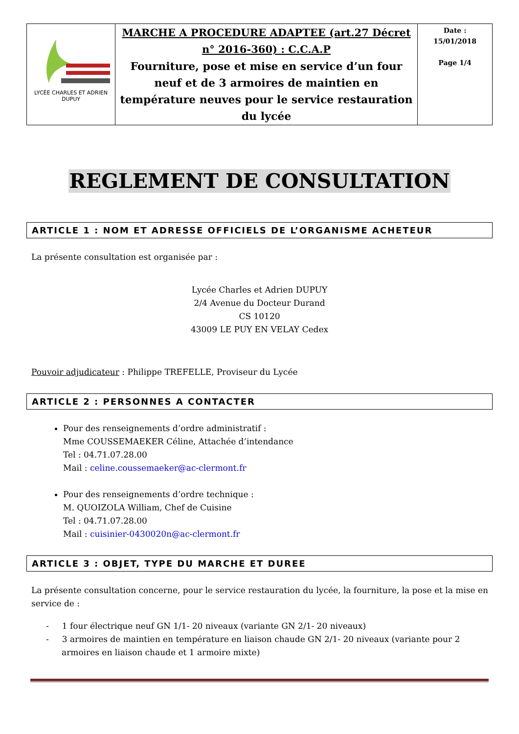| LYCÉE CHARLES ET ADRIEN DUPUY | MARCHE A PROCEDURE ADAPTEE (art.27 Décret n° 2016-360) : C.C.A.P Fourniture, pose et mise en service d’un four neuf et de 3 armoires de maintien en température neuves pour le service restauration du lycée | Date : 15/01/2018 Page 1/4 |
REGLEMENT DE CONSULTATION
ARTICLE 1 : NOM ET ADRESSE OFFICIELS DE L’ORGANISME ACHETEUR
La présente consultation est organisée par :
Lycée Charles et Adrien DUPUY
2/4 Avenue du Docteur Durand
CS 10120
43009 LE PUY EN VELAY Cedex
Pouvoir adjudicateur : Philippe TREFELLE, Proviseur du Lycée
ARTICLE 2 : PERSONNES A CONTACTER
Pour des renseignements d’ordre administratif :
Mme COUSSEMAEKER Céline, Attachée d’intendance
Tel : 04.71.07.28.00
Mail : celine.coussemaeker@ac-clermont.fr
Pour des renseignements d’ordre technique :
M. QUOIZOLA William, Chef de Cuisine
Tel : 04.71.07.28.00
Mail : cuisinier-0430020n@ac-clermont.fr
ARTICLE 3 : OBJET, TYPE DU MARCHE ET DUREE
La présente consultation concerne, pour le service restauration du lycée, la fourniture, la pose et la mise en service de :
- 1 four électrique neuf GN 1/1- 20 niveaux (variante GN 2/1- 20 niveaux)
- 3 armoires de maintien en température en liaison chaude GN 2/1- 20 niveaux (variante pour 2 armoires en liaison chaude et 1 armoire mixte)